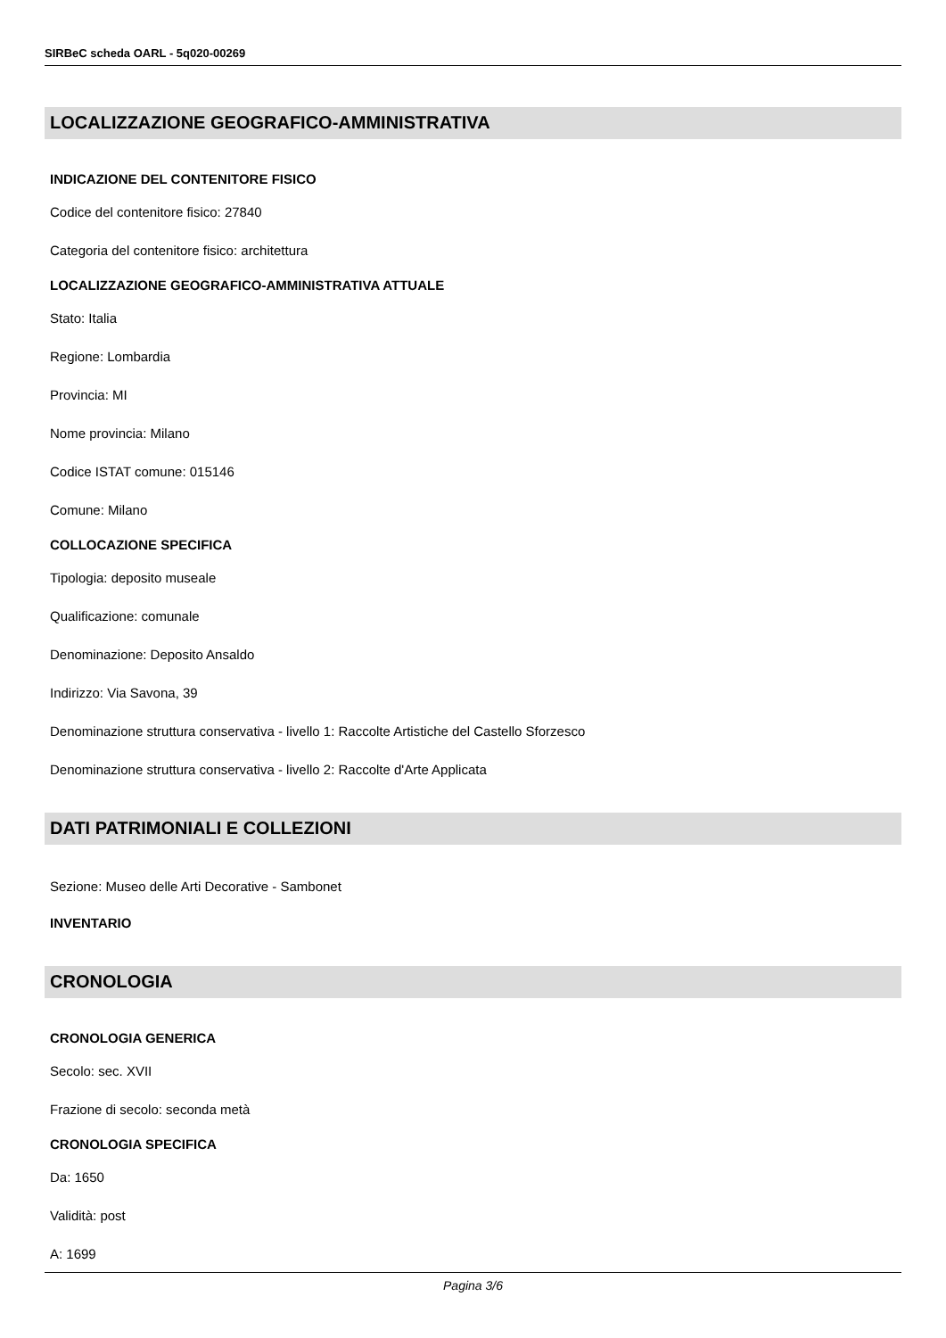SIRBeC scheda OARL - 5q020-00269
LOCALIZZAZIONE GEOGRAFICO-AMMINISTRATIVA
INDICAZIONE DEL CONTENITORE FISICO
Codice del contenitore fisico: 27840
Categoria del contenitore fisico: architettura
LOCALIZZAZIONE GEOGRAFICO-AMMINISTRATIVA ATTUALE
Stato: Italia
Regione: Lombardia
Provincia: MI
Nome provincia: Milano
Codice ISTAT comune: 015146
Comune: Milano
COLLOCAZIONE SPECIFICA
Tipologia: deposito museale
Qualificazione: comunale
Denominazione: Deposito Ansaldo
Indirizzo: Via Savona, 39
Denominazione struttura conservativa - livello 1: Raccolte Artistiche del Castello Sforzesco
Denominazione struttura conservativa - livello 2: Raccolte d'Arte Applicata
DATI PATRIMONIALI E COLLEZIONI
Sezione: Museo delle Arti Decorative - Sambonet
INVENTARIO
CRONOLOGIA
CRONOLOGIA GENERICA
Secolo: sec. XVII
Frazione di secolo: seconda metà
CRONOLOGIA SPECIFICA
Da: 1650
Validità: post
A: 1699
Pagina 3/6